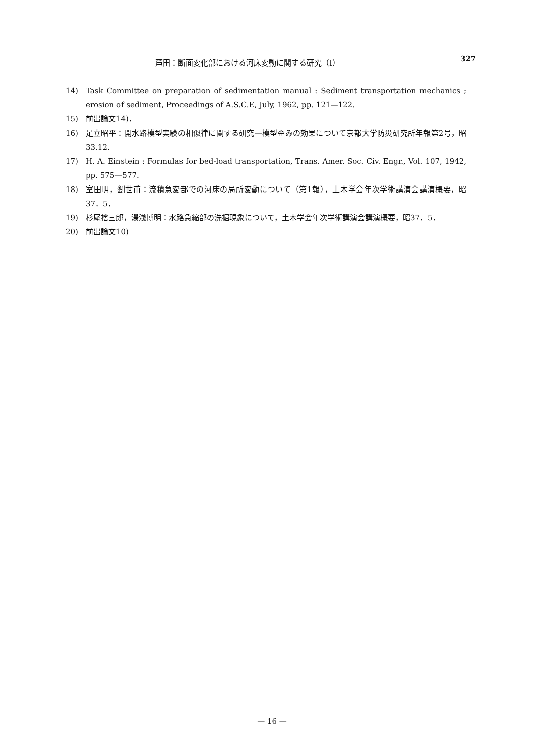芦田：断面変化部における河床変動に関する研究（I） 327
14) Task Committee on preparation of sedimentation manual : Sediment transportation mechanics ; erosion of sediment, Proceedings of A.S.C.E, July, 1962, pp. 121—122.
15) 前出論文14)．
16) 足立昭平：開水路模型実験の相似律に関する研究—模型歪みの効果について京都大学防災研究所年報第2号，昭33.12.
17) H. A. Einstein : Formulas for bed-load transportation, Trans. Amer. Soc. Civ. Engr., Vol. 107, 1942, pp. 575—577.
18) 室田明，劉世甫：流積急変部での河床の局所変動について（第1報），土木学会年次学術講演会講演概要，昭37．5．
19) 杉尾捨三郎，湯浅博明：水路急縮部の洗掘現象について，土木学会年次学術講演会講演概要，昭37．5．
20) 前出論文10)
— 16 —